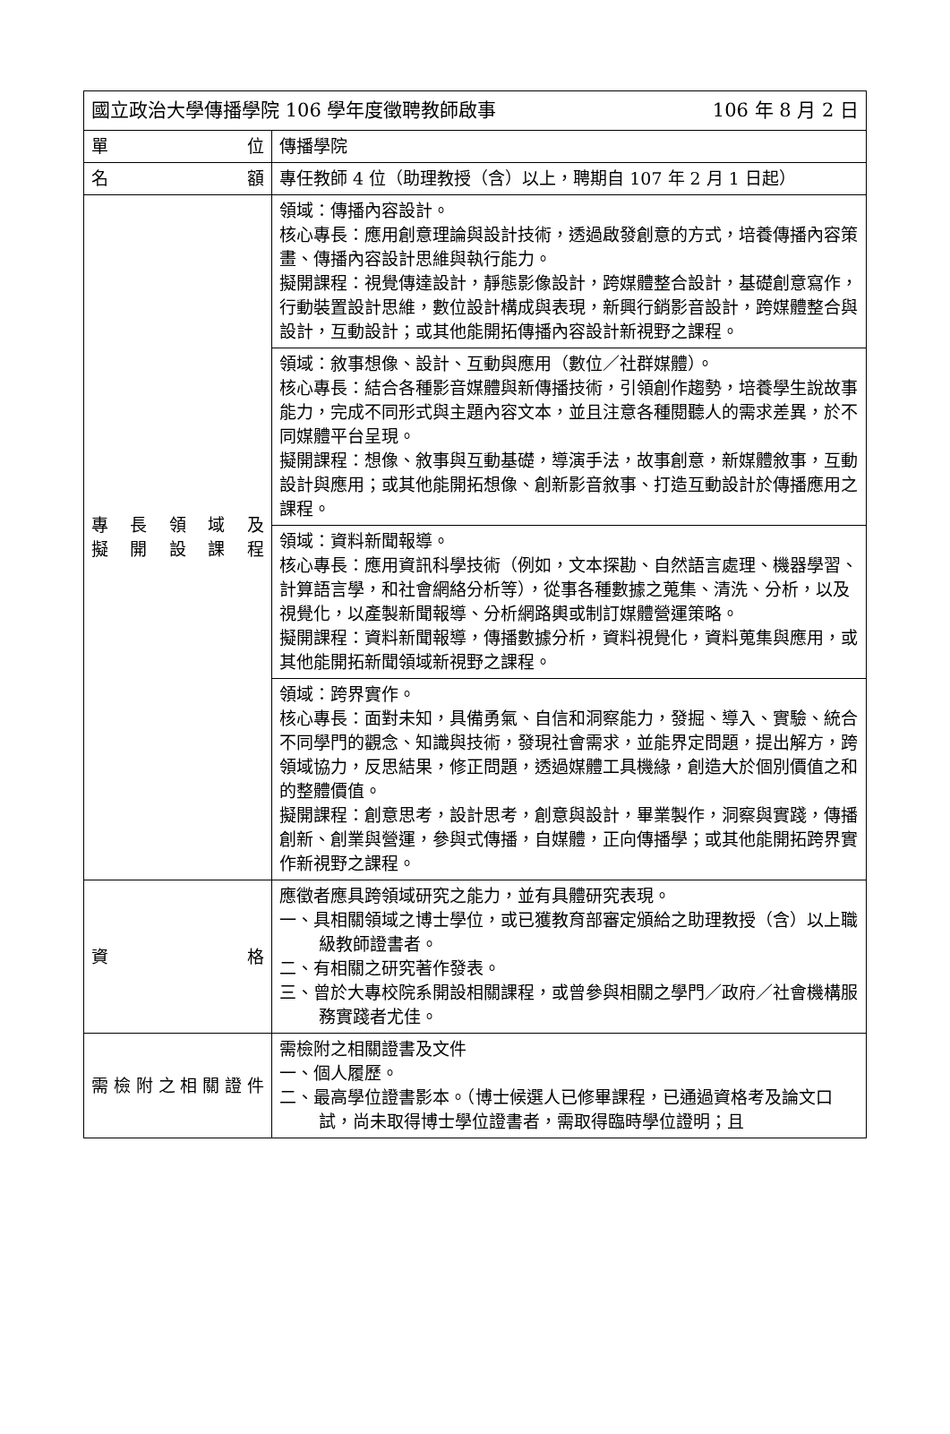| 國立政治大學傳播學院 106 學年度徵聘教師啟事 106 年 8 月 2 日 | |
| 單 位 | 傳播學院 |
| 名 額 | 專任教師 4 位（助理教授（含）以上，聘期自 107 年 2 月 1 日起） |
| 專 長 領 域 及 擬 開 設 課 程 | 領域：傳播內容設計。 核心專長：應用創意理論與設計技術，透過啟發創意的方式，培養傳播內容策畫、傳播內容設計思維與執行能力。 擬開課程：視覺傳達設計，靜態影像設計，跨媒體整合設計，基礎創意寫作，行動裝置設計思維，數位設計構成與表現，新興行銷影音設計，跨媒體整合與設計，互動設計；或其他能開拓傳播內容設計新視野之課程。 |
| | 領域：敘事想像、設計、互動與應用（數位／社群媒體）。 核心專長：結合各種影音媒體與新傳播技術，引領創作趨勢，培養學生說故事能力，完成不同形式與主題內容文本，並且注意各種閱聽人的需求差異，於不同媒體平台呈現。 擬開課程：想像、敘事與互動基礎，導演手法，故事創意，新媒體敘事，互動設計與應用；或其他能開拓想像、創新影音敘事、打造互動設計於傳播應用之課程。 |
| | 領域：資料新聞報導。 核心專長：應用資訊科學技術（例如，文本探勘、自然語言處理、機器學習、計算語言學，和社會網絡分析等），從事各種數據之蒐集、清洗、分析，以及視覺化，以產製新聞報導、分析網路輿或制訂媒體營運策略。 擬開課程：資料新聞報導，傳播數據分析，資料視覺化，資料蒐集與應用，或其他能開拓新聞領域新視野之課程。 |
| | 領域：跨界實作。 核心專長：面對未知，具備勇氣、自信和洞察能力，發掘、導入、實驗、統合不同學門的觀念、知識與技術，發現社會需求，並能界定問題，提出解方，跨領域協力，反思結果，修正問題，透過媒體工具機緣，創造大於個別價值之和的整體價值。 擬開課程：創意思考，設計思考，創意與設計，畢業製作，洞察與實踐，傳播創新、創業與營運，參與式傳播，自媒體，正向傳播學；或其他能開拓跨界實作新視野之課程。 |
| 資 格 | 應徵者應具跨領域研究之能力，並有具體研究表現。 一、具相關領域之博士學位，或已獲教育部審定頒給之助理教授（含）以上職級教師證書者。 二、有相關之研究著作發表。 三、曾於大專校院系開設相關課程，或曾參與相關之學門／政府／社會機構服務實踐者尤佳。 |
| 需檢附之相關證件 | 需檢附之相關證書及文件 一、個人履歷。 二、最高學位證書影本。（博士候選人已修畢課程，已通過資格考及論文口試，尚未取得博士學位證書者，需取得臨時學位證明；且 |